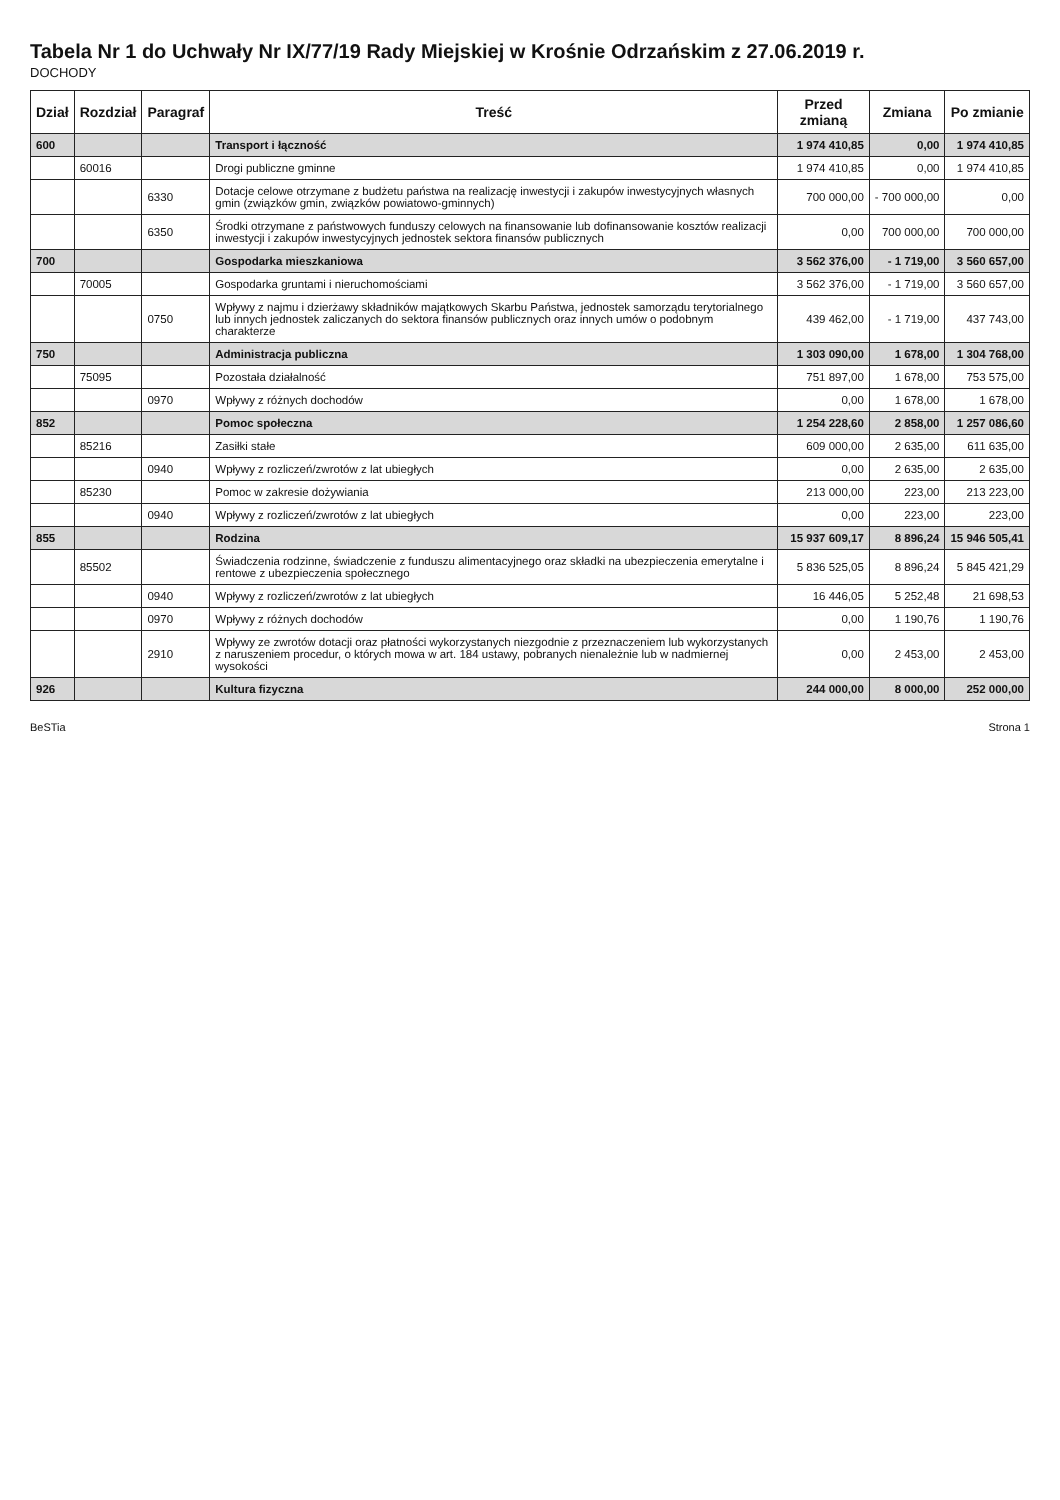Tabela Nr 1 do Uchwały Nr IX/77/19 Rady Miejskiej w Krośnie Odrzańskim z 27.06.2019 r.
DOCHODY
| Dział | Rozdział | Paragraf | Treść | Przed zmianą | Zmiana | Po zmianie |
| --- | --- | --- | --- | --- | --- | --- |
| 600 | | | Transport i łączność | 1 974 410,85 | 0,00 | 1 974 410,85 |
| | 60016 | | Drogi publiczne gminne | 1 974 410,85 | 0,00 | 1 974 410,85 |
| | | 6330 | Dotacje celowe otrzymane z budżetu państwa na realizację inwestycji i zakupów inwestycyjnych własnych gmin (związków gmin, związków powiatowo-gminnych) | 700 000,00 | - 700 000,00 | 0,00 |
| | | 6350 | Środki otrzymane z państwowych funduszy celowych na finansowanie lub dofinansowanie kosztów realizacji inwestycji i zakupów inwestycyjnych jednostek sektora finansów publicznych | 0,00 | 700 000,00 | 700 000,00 |
| 700 | | | Gospodarka mieszkaniowa | 3 562 376,00 | - 1 719,00 | 3 560 657,00 |
| | 70005 | | Gospodarka gruntami i nieruchomościami | 3 562 376,00 | - 1 719,00 | 3 560 657,00 |
| | | 0750 | Wpływy z najmu i dzierżawy składników majątkowych Skarbu Państwa, jednostek samorządu terytorialnego lub innych jednostek zaliczanych do sektora finansów publicznych oraz innych umów o podobnym charakterze | 439 462,00 | - 1 719,00 | 437 743,00 |
| 750 | | | Administracja publiczna | 1 303 090,00 | 1 678,00 | 1 304 768,00 |
| | 75095 | | Pozostała działalność | 751 897,00 | 1 678,00 | 753 575,00 |
| | | 0970 | Wpływy z różnych dochodów | 0,00 | 1 678,00 | 1 678,00 |
| 852 | | | Pomoc społeczna | 1 254 228,60 | 2 858,00 | 1 257 086,60 |
| | 85216 | | Zasiłki stałe | 609 000,00 | 2 635,00 | 611 635,00 |
| | | 0940 | Wpływy z rozliczeń/zwrotów z lat ubiegłych | 0,00 | 2 635,00 | 2 635,00 |
| | 85230 | | Pomoc w zakresie dożywiania | 213 000,00 | 223,00 | 213 223,00 |
| | | 0940 | Wpływy z rozliczeń/zwrotów z lat ubiegłych | 0,00 | 223,00 | 223,00 |
| 855 | | | Rodzina | 15 937 609,17 | 8 896,24 | 15 946 505,41 |
| | 85502 | | Świadczenia rodzinne, świadczenie z funduszu alimentacyjnego oraz składki na ubezpieczenia emerytalne i rentowe z ubezpieczenia społecznego | 5 836 525,05 | 8 896,24 | 5 845 421,29 |
| | | 0940 | Wpływy z rozliczeń/zwrotów z lat ubiegłych | 16 446,05 | 5 252,48 | 21 698,53 |
| | | 0970 | Wpływy z różnych dochodów | 0,00 | 1 190,76 | 1 190,76 |
| | | 2910 | Wpływy ze zwrotów dotacji oraz płatności wykorzystanych niezgodnie z przeznaczeniem lub wykorzystanych z naruszeniem procedur, o których mowa w art. 184 ustawy, pobranych nienależnie lub w nadmiernej wysokości | 0,00 | 2 453,00 | 2 453,00 |
| 926 | | | Kultura fizyczna | 244 000,00 | 8 000,00 | 252 000,00 |
BeSTia Strona 1